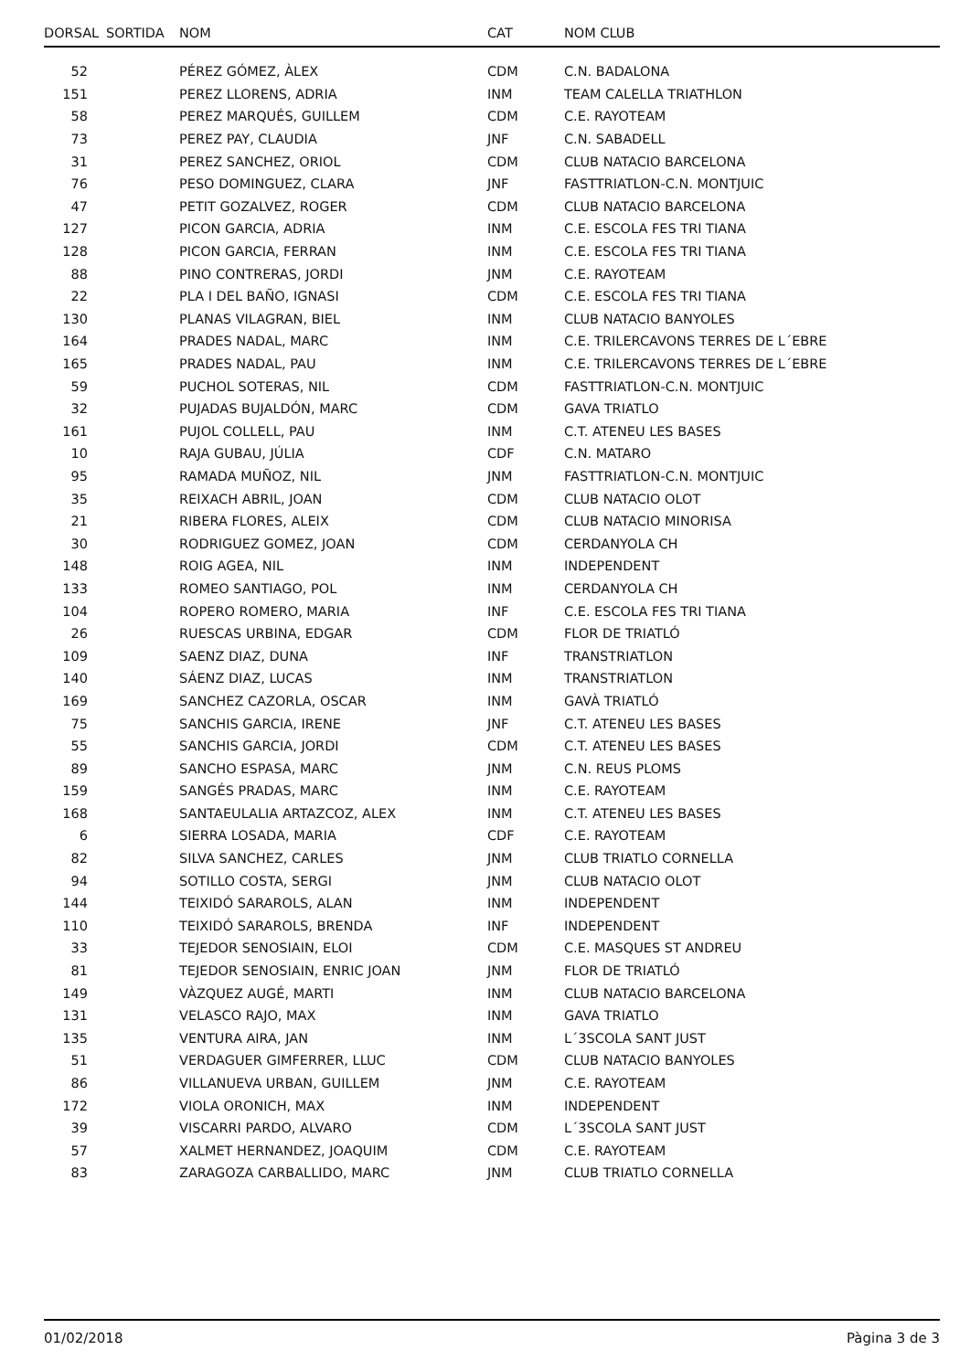| DORSAL | SORTIDA | NOM | CAT | NOM CLUB |
| --- | --- | --- | --- | --- |
| 52 | | PÉREZ GÓMEZ, ÀLEX | CDM | C.N. BADALONA |
| 151 | | PEREZ LLORENS, ADRIA | INM | TEAM CALELLA TRIATHLON |
| 58 | | PEREZ MARQUÉS, GUILLEM | CDM | C.E. RAYOTEAM |
| 73 | | PEREZ PAY, CLAUDIA | JNF | C.N. SABADELL |
| 31 | | PEREZ SANCHEZ, ORIOL | CDM | CLUB NATACIO BARCELONA |
| 76 | | PESO DOMINGUEZ, CLARA | JNF | FASTTRIATLON-C.N. MONTJUIC |
| 47 | | PETIT GOZALVEZ, ROGER | CDM | CLUB NATACIO BARCELONA |
| 127 | | PICON GARCIA, ADRIA | INM | C.E. ESCOLA FES TRI TIANA |
| 128 | | PICON GARCIA, FERRAN | INM | C.E. ESCOLA FES TRI TIANA |
| 88 | | PINO CONTRERAS, JORDI | JNM | C.E. RAYOTEAM |
| 22 | | PLA I DEL BAÑO, IGNASI | CDM | C.E. ESCOLA FES TRI TIANA |
| 130 | | PLANAS VILAGRAN, BIEL | INM | CLUB NATACIO BANYOLES |
| 164 | | PRADES NADAL, MARC | INM | C.E. TRILERCAVONS TERRES DE L´EBRE |
| 165 | | PRADES NADAL, PAU | INM | C.E. TRILERCAVONS TERRES DE L´EBRE |
| 59 | | PUCHOL SOTERAS, NIL | CDM | FASTTRIATLON-C.N. MONTJUIC |
| 32 | | PUJADAS BUJALDÓN, MARC | CDM | GAVA TRIATLO |
| 161 | | PUJOL COLLELL, PAU | INM | C.T. ATENEU LES BASES |
| 10 | | RAJA GUBAU, JÚLIA | CDF | C.N. MATARO |
| 95 | | RAMADA MUÑOZ, NIL | JNM | FASTTRIATLON-C.N. MONTJUIC |
| 35 | | REIXACH ABRIL, JOAN | CDM | CLUB NATACIO OLOT |
| 21 | | RIBERA FLORES, ALEIX | CDM | CLUB NATACIO MINORISA |
| 30 | | RODRIGUEZ GOMEZ, JOAN | CDM | CERDANYOLA CH |
| 148 | | ROIG AGEA, NIL | INM | INDEPENDENT |
| 133 | | ROMEO SANTIAGO, POL | INM | CERDANYOLA CH |
| 104 | | ROPERO ROMERO, MARIA | INF | C.E. ESCOLA FES TRI TIANA |
| 26 | | RUESCAS URBINA, EDGAR | CDM | FLOR DE TRIATLÓ |
| 109 | | SAENZ DIAZ, DUNA | INF | TRANSTRIATLON |
| 140 | | SÁENZ DIAZ, LUCAS | INM | TRANSTRIATLON |
| 169 | | SANCHEZ CAZORLA, OSCAR | INM | GAVÀ TRIATLÓ |
| 75 | | SANCHIS GARCIA, IRENE | JNF | C.T. ATENEU LES BASES |
| 55 | | SANCHIS GARCIA, JORDI | CDM | C.T. ATENEU LES BASES |
| 89 | | SANCHO ESPASA, MARC | JNM | C.N. REUS PLOMS |
| 159 | | SANGÉS PRADAS, MARC | INM | C.E. RAYOTEAM |
| 168 | | SANTAEULALIA ARTAZCOZ, ALEX | INM | C.T. ATENEU LES BASES |
| 6 | | SIERRA LOSADA, MARIA | CDF | C.E. RAYOTEAM |
| 82 | | SILVA SANCHEZ, CARLES | JNM | CLUB TRIATLO CORNELLA |
| 94 | | SOTILLO COSTA, SERGI | JNM | CLUB NATACIO OLOT |
| 144 | | TEIXIDÓ SARAROLS, ALAN | INM | INDEPENDENT |
| 110 | | TEIXIDÓ SARAROLS, BRENDA | INF | INDEPENDENT |
| 33 | | TEJEDOR SENOSIAIN, ELOI | CDM | C.E. MASQUES ST ANDREU |
| 81 | | TEJEDOR SENOSIAIN, ENRIC JOAN | JNM | FLOR DE TRIATLÓ |
| 149 | | VÀZQUEZ AUGÉ, MARTI | INM | CLUB NATACIO BARCELONA |
| 131 | | VELASCO RAJO, MAX | INM | GAVA TRIATLO |
| 135 | | VENTURA AIRA, JAN | INM | L´3SCOLA SANT JUST |
| 51 | | VERDAGUER GIMFERRER, LLUC | CDM | CLUB NATACIO BANYOLES |
| 86 | | VILLANUEVA URBAN, GUILLEM | JNM | C.E. RAYOTEAM |
| 172 | | VIOLA ORONICH, MAX | INM | INDEPENDENT |
| 39 | | VISCARRI PARDO, ALVARO | CDM | L´3SCOLA SANT JUST |
| 57 | | XALMET HERNANDEZ, JOAQUIM | CDM | C.E. RAYOTEAM |
| 83 | | ZARAGOZA CARBALLIDO, MARC | JNM | CLUB TRIATLO CORNELLA |
01/02/2018 Pàgina 3 de 3